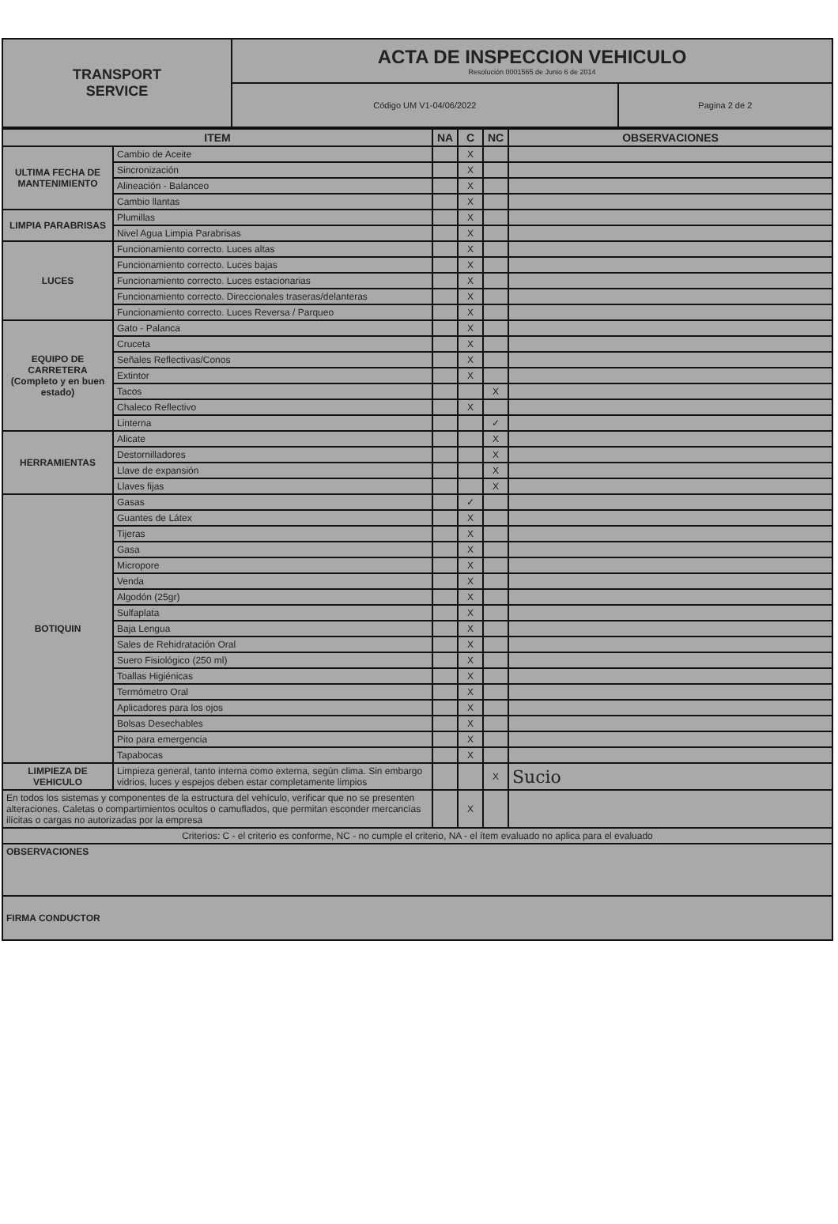| TRANSPORT SERVICE | ACTA DE INSPECCION VEHICULO Resolución 0001565 de Junio 6 de 2014 | |
| | Código UM V1-04/06/2022 | Pagina 2 de 2 |
| ITEM | | NA | C | NC | OBSERVACIONES |
| --- | --- | --- | --- | --- | --- |
| ULTIMA FECHA DE MANTENIMIENTO | Cambio de Aceite | | X | | |
| | Sincronización | | X | | |
| | Alineación - Balanceo | | X | | |
| | Cambio llantas | | X | | |
| LIMPIA PARABRISAS | Plumillas | | X | | |
| | Nivel Agua Limpia Parabrisas | | X | | |
| LUCES | Funcionamiento correcto. Luces altas | | X | | |
| | Funcionamiento correcto. Luces bajas | | X | | |
| | Funcionamiento correcto. Luces estacionarias | | X | | |
| | Funcionamiento correcto. Direccionales traseras/delanteras | | X | | |
| | Funcionamiento correcto. Luces Reversa / Parqueo | | X | | |
| EQUIPO DE CARRETERA (Completo y en buen estado) | Gato - Palanca | | X | | |
| | Cruceta | | X | | |
| | Señales Reflectivas/Conos | | X | | |
| | Extintor | | X | | |
| | Tacos | | | X | |
| | Chaleco Reflectivo | | X | | |
| | Linterna | | | ✓ | |
| HERRAMIENTAS | Alicate | | | X | |
| | Destornilladores | | | X | |
| | Llave de expansión | | | X | |
| | Llaves fijas | | | X | |
| BOTIQUIN | Gasas | | ✓ | | |
| | Guantes de Látex | | X | | |
| | Tijeras | | X | | |
| | Gasa | | X | | |
| | Micropore | | X | | |
| | Venda | | X | | |
| | Algodón (25gr) | | X | | |
| | Sulfaplata | | X | | |
| | Baja Lengua | | X | | |
| | Sales de Rehidratación Oral | | X | | |
| | Suero Fisiológico (250 ml) | | X | | |
| | Toallas Higiénicas | | X | | |
| | Termómetro Oral | | X | | |
| | Aplicadores para los ojos | | X | | |
| | Bolsas Desechables | | X | | |
| | Pito para emergencia | | X | | |
| | Tapabocas | | X | | |
| LIMPIEZA DE VEHICULO | Limpieza general, tanto interna como externa, según clima. Sin embargo vidrios, luces y espejos deben estar completamente limpios | | | X | Sucio |
| En todos los sistemas y componentes de la estructura del vehículo, verificar que no se presenten alteraciones. Caletas o compartimientos ocultos o camuflados, que permitan esconder mercancías ilícitas o cargas no autorizadas por la empresa | | | X | | |
| Criterios: C - el criterio es conforme, NC - no cumple el criterio, NA - el ítem evaluado no aplica para el evaluado | | | | | |
| OBSERVACIONES | | | | | |
| FIRMA CONDUCTOR | | | | | |